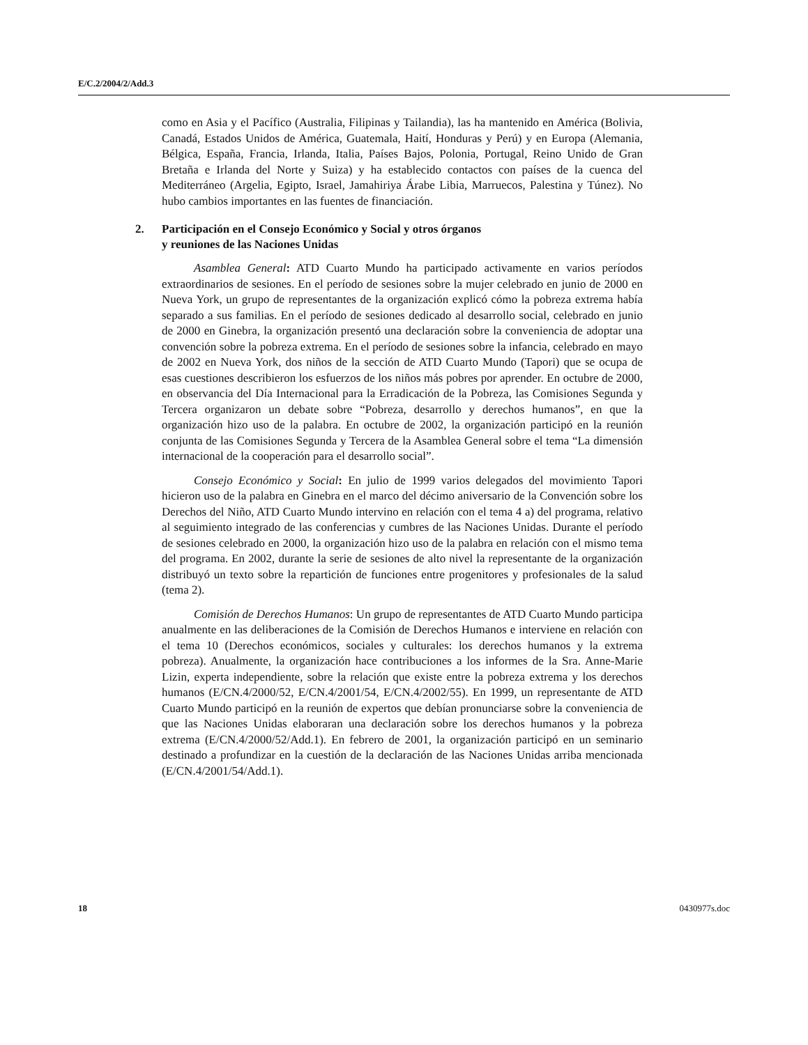E/C.2/2004/2/Add.3
como en Asia y el Pacífico (Australia, Filipinas y Tailandia), las ha mantenido en América (Bolivia, Canadá, Estados Unidos de América, Guatemala, Haití, Honduras y Perú) y en Europa (Alemania, Bélgica, España, Francia, Irlanda, Italia, Países Bajos, Polonia, Portugal, Reino Unido de Gran Bretaña e Irlanda del Norte y Suiza) y ha establecido contactos con países de la cuenca del Mediterráneo (Argelia, Egipto, Israel, Jamahiriya Árabe Libia, Marruecos, Palestina y Túnez). No hubo cambios importantes en las fuentes de financiación.
2. Participación en el Consejo Económico y Social y otros órganos
y reuniones de las Naciones Unidas
Asamblea General: ATD Cuarto Mundo ha participado activamente en varios períodos extraordinarios de sesiones. En el período de sesiones sobre la mujer celebrado en junio de 2000 en Nueva York, un grupo de representantes de la organización explicó cómo la pobreza extrema había separado a sus familias. En el período de sesiones dedicado al desarrollo social, celebrado en junio de 2000 en Ginebra, la organización presentó una declaración sobre la conveniencia de adoptar una convención sobre la pobreza extrema. En el período de sesiones sobre la infancia, celebrado en mayo de 2002 en Nueva York, dos niños de la sección de ATD Cuarto Mundo (Tapori) que se ocupa de esas cuestiones describieron los esfuerzos de los niños más pobres por aprender. En octubre de 2000, en observancia del Día Internacional para la Erradicación de la Pobreza, las Comisiones Segunda y Tercera organizaron un debate sobre “Pobreza, desarrollo y derechos humanos”, en que la organización hizo uso de la palabra. En octubre de 2002, la organización participó en la reunión conjunta de las Comisiones Segunda y Tercera de la Asamblea General sobre el tema “La dimensión internacional de la cooperación para el desarrollo social”.
Consejo Económico y Social: En julio de 1999 varios delegados del movimiento Tapori hicieron uso de la palabra en Ginebra en el marco del décimo aniversario de la Convención sobre los Derechos del Niño, ATD Cuarto Mundo intervino en relación con el tema 4 a) del programa, relativo al seguimiento integrado de las conferencias y cumbres de las Naciones Unidas. Durante el período de sesiones celebrado en 2000, la organización hizo uso de la palabra en relación con el mismo tema del programa. En 2002, durante la serie de sesiones de alto nivel la representante de la organización distribuyó un texto sobre la repartición de funciones entre progenitores y profesionales de la salud (tema 2).
Comisión de Derechos Humanos: Un grupo de representantes de ATD Cuarto Mundo participa anualmente en las deliberaciones de la Comisión de Derechos Humanos e interviene en relación con el tema 10 (Derechos económicos, sociales y culturales: los derechos humanos y la extrema pobreza). Anualmente, la organización hace contribuciones a los informes de la Sra. Anne-Marie Lizin, experta independiente, sobre la relación que existe entre la pobreza extrema y los derechos humanos (E/CN.4/2000/52, E/CN.4/2001/54, E/CN.4/2002/55). En 1999, un representante de ATD Cuarto Mundo participó en la reunión de expertos que debían pronunciarse sobre la conveniencia de que las Naciones Unidas elaboraran una declaración sobre los derechos humanos y la pobreza extrema (E/CN.4/2000/52/Add.1). En febrero de 2001, la organización participó en un seminario destinado a profundizar en la cuestión de la declaración de las Naciones Unidas arriba mencionada (E/CN.4/2001/54/Add.1).
18 0430977s.doc